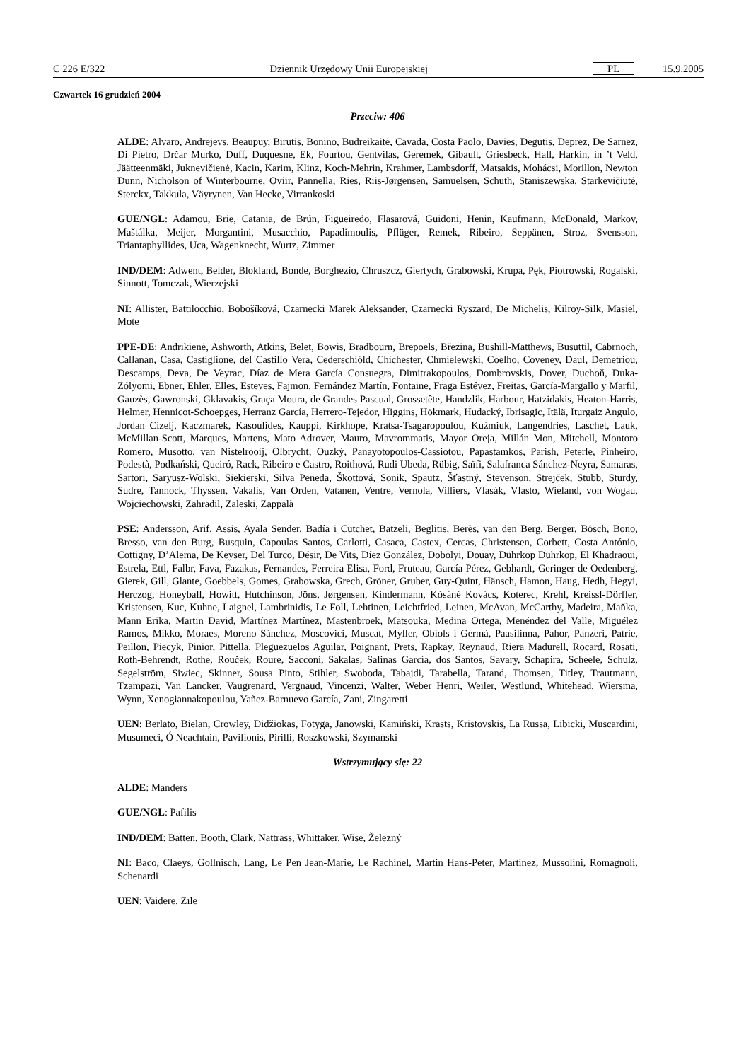C 226 E/322 Dziennik Urzędowy Unii Europejskiej PL 15.9.2005
Czwartek 16 grudzień 2004
Przeciw: 406
ALDE: Alvaro, Andrejevs, Beaupuy, Birutis, Bonino, Budreikaitė, Cavada, Costa Paolo, Davies, Degutis, Deprez, De Sarnez, Di Pietro, Drčar Murko, Duff, Duquesne, Ek, Fourtou, Gentvilas, Geremek, Gibault, Griesbeck, Hall, Harkin, in ’t Veld, Jäätteenmäki, Juknevičienė, Kacin, Karim, Klinz, Koch-Mehrin, Krahmer, Lambsdorff, Matsakis, Mohácsi, Morillon, Newton Dunn, Nicholson of Winterbourne, Oviir, Pannella, Ries, Riis-Jørgensen, Samuelsen, Schuth, Staniszewska, Starkevičiūtė, Sterckx, Takkula, Väyrynen, Van Hecke, Virrankoski
GUE/NGL: Adamou, Brie, Catania, de Brún, Figueiredo, Flasarová, Guidoni, Henin, Kaufmann, McDonald, Markov, Maštálka, Meijer, Morgantini, Musacchio, Papadimoulis, Pflüger, Remek, Ribeiro, Seppänen, Stroz, Svensson, Triantaphyllides, Uca, Wagenknecht, Wurtz, Zimmer
IND/DEM: Adwent, Belder, Blokland, Bonde, Borghezio, Chruszcz, Giertych, Grabowski, Krupa, Pęk, Piotrowski, Rogalski, Sinnott, Tomczak, Wierzejski
NI: Allister, Battilocchio, Bobošíková, Czarnecki Marek Aleksander, Czarnecki Ryszard, De Michelis, Kilroy-Silk, Masiel, Mote
PPE-DE: Andrikienė, Ashworth, Atkins, Belet, Bowis, Bradbourn, Brepoels, Březina, Bushill-Matthews, Busuttil, Cabrnoch, Callanan, Casa, Castiglione, del Castillo Vera, Cederschiöld, Chichester, Chmielewski, Coelho, Coveney, Daul, Demetriou, Descamps, Deva, De Veyrac, Díaz de Mera García Consuegra, Dimitrakopoulos, Dombrovskis, Dover, Duchoň, Duka-Zólyomi, Ebner, Ehler, Elles, Esteves, Fajmon, Fernández Martín, Fontaine, Fraga Estévez, Freitas, García-Margallo y Marfil, Gauzès, Gawronski, Gklavakis, Graça Moura, de Grandes Pascual, Grossetête, Handzlik, Harbour, Hatzidakis, Heaton-Harris, Helmer, Hennicot-Schoepges, Herranz García, Herrero-Tejedor, Higgins, Hökmark, Hudacký, Ibrisagic, Itälä, Iturgaiz Angulo, Jordan Cizelj, Kaczmarek, Kasoulides, Kauppi, Kirkhope, Kratsa-Tsagaropoulou, Kuźmiuk, Langendries, Laschet, Lauk, McMillan-Scott, Marques, Martens, Mato Adrover, Mauro, Mavrommatis, Mayor Oreja, Millán Mon, Mitchell, Montoro Romero, Musotto, van Nistelrooij, Olbrycht, Ouzký, Panayotopoulos-Cassiotou, Papastamkos, Parish, Peterle, Pinheiro, Podestà, Podkański, Queiró, Rack, Ribeiro e Castro, Roithová, Rudi Ubeda, Rübig, Saïfi, Salafranca Sánchez-Neyra, Samaras, Sartori, Saryusz-Wolski, Siekierski, Silva Peneda, Škottová, Sonik, Spautz, Šťastný, Stevenson, Strejček, Stubb, Sturdy, Sudre, Tannock, Thyssen, Vakalis, Van Orden, Vatanen, Ventre, Vernola, Villiers, Vlasák, Vlasto, Wieland, von Wogau, Wojciechowski, Zahradil, Zaleski, Zappalà
PSE: Andersson, Arif, Assis, Ayala Sender, Badía i Cutchet, Batzeli, Beglitis, Berès, van den Berg, Berger, Bösch, Bono, Bresso, van den Burg, Busquin, Capoulas Santos, Carlotti, Casaca, Castex, Cercas, Christensen, Corbett, Costa António, Cottigny, D’Alema, De Keyser, Del Turco, Désir, De Vits, Díez González, Dobolyi, Douay, Dührkop Dührkop, El Khadraoui, Estrela, Ettl, Falbr, Fava, Fazakas, Fernandes, Ferreira Elisa, Ford, Fruteau, García Pérez, Gebhardt, Geringer de Oedenberg, Gierek, Gill, Glante, Goebbels, Gomes, Grabowska, Grech, Gröner, Gruber, Guy-Quint, Hänsch, Hamon, Haug, Hedh, Hegyi, Herczog, Honeyball, Howitt, Hutchinson, Jöns, Jørgensen, Kindermann, Kósáné Kovács, Koterec, Krehl, Kreissl-Dörfler, Kristensen, Kuc, Kuhne, Laignel, Lambrinidis, Le Foll, Lehtinen, Leichtfried, Leinen, McAvan, McCarthy, Madeira, Maňka, Mann Erika, Martin David, Martínez Martínez, Mastenbroek, Matsouka, Medina Ortega, Menéndez del Valle, Miguélez Ramos, Mikko, Moraes, Moreno Sánchez, Moscovici, Muscat, Myller, Obiols i Germà, Paasilinna, Pahor, Panzeri, Patrie, Peillon, Piecyk, Pinior, Pittella, Pleguezuelos Aguilar, Poignant, Prets, Rapkay, Reynaud, Riera Madurell, Rocard, Rosati, Roth-Behrendt, Rothe, Rouček, Roure, Sacconi, Sakalas, Salinas García, dos Santos, Savary, Schapira, Scheele, Schulz, Segelström, Siwiec, Skinner, Sousa Pinto, Stihler, Swoboda, Tabajdi, Tarabella, Tarand, Thomsen, Titley, Trautmann, Tzampazi, Van Lancker, Vaugrenard, Vergnaud, Vincenzi, Walter, Weber Henri, Weiler, Westlund, Whitehead, Wiersma, Wynn, Xenogiannakopoulou, Yañez-Barnuevo García, Zani, Zingaretti
UEN: Berlato, Bielan, Crowley, Didžiokas, Fotyga, Janowski, Kamiński, Krasts, Kristovskis, La Russa, Libicki, Muscardini, Musumeci, Ó Neachtain, Pavilionis, Pirilli, Roszkowski, Szymański
Wstrzymujący się: 22
ALDE: Manders
GUE/NGL: Pafilis
IND/DEM: Batten, Booth, Clark, Nattrass, Whittaker, Wise, Železný
NI: Baco, Claeys, Gollnisch, Lang, Le Pen Jean-Marie, Le Rachinel, Martin Hans-Peter, Martinez, Mussolini, Romagnoli, Schenardi
UEN: Vaidere, Zīle